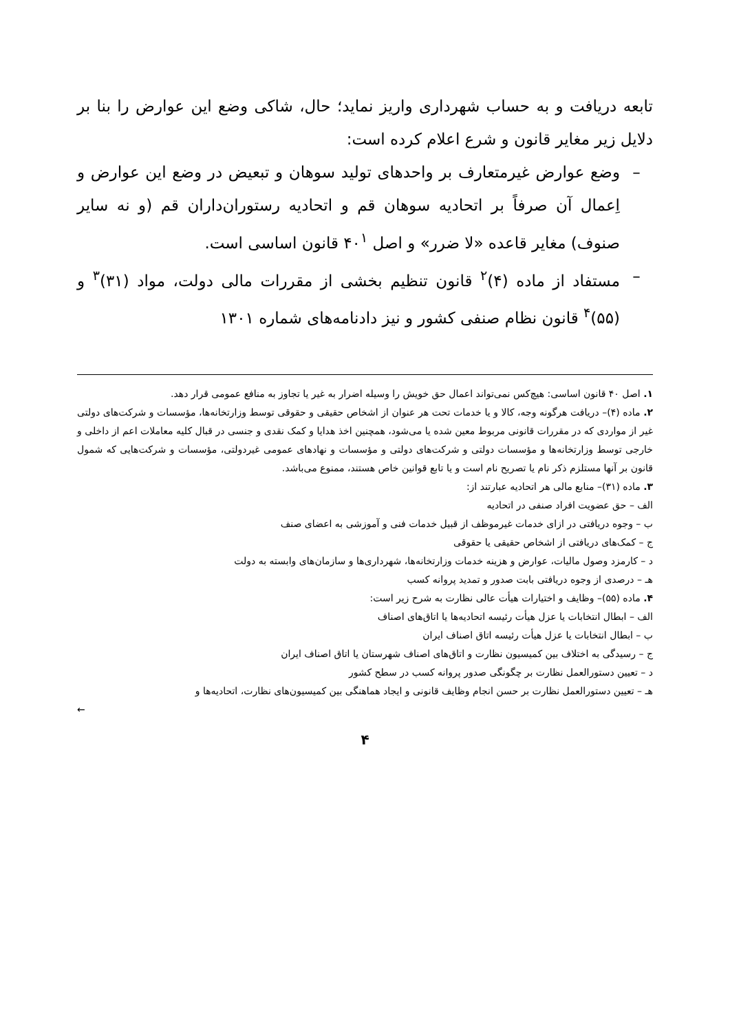تابعه دریافت و به حساب شهرداری واریز نماید؛ حال، شاکی وضع این عوارض را بنا بر دلایل زیر مغایر قانون و شرع اعلام کرده است:
– وضع عوارض غیرمتعارف بر واحدهای تولید سوهان و تبعیض در وضع این عوارض و اِعمال آن صرفاً بر اتحادیه سوهان قم و اتحادیه رستوران‌داران قم (و نه سایر صنوف) مغایر قاعده «لا ضرر» و اصل ۴۰<sup>۱</sup> قانون اساسی است.
– مستفاد از ماده (۴)<sup>۲</sup> قانون تنظیم بخشی از مقررات مالی دولت، مواد (۳۱)<sup>۳</sup> و (۵۵)<sup>۴</sup> قانون نظام صنفی کشور و نیز دادنامه‌های شماره ۱۳۰۱
۱. اصل ۴۰ قانون اساسی: هیچ‌کس نمی‌تواند اعمال حق خویش را وسیله اضرار به غیر یا تجاوز به منافع عمومی قرار دهد.
۲. ماده (۴)– دریافت هرگونه وجه، کالا و یا خدمات تحت هر عنوان از اشخاص حقیقی و حقوقی توسط وزارتخانه‌ها، مؤسسات و شرکت‌های دولتی غیر از مواردی که در مقررات قانونی مربوط معین شده یا می‌شود، همچنین اخذ هدایا و کمک نقدی و جنسی در قبال کلیه معاملات اعم از داخلی و خارجی توسط وزارتخانه‌ها و مؤسسات دولتی و شرکت‌های دولتی و مؤسسات و نهادهای عمومی غیردولتی، مؤسسات و شرکت‌هایی که شمول قانون بر آنها مستلزم ذکر نام یا تصریح نام است و یا تابع قوانین خاص هستند، ممنوع می‌باشد.
۳. ماده (۳۱)– منابع مالی هر اتحادیه عبارتند از:
الف – حق عضویت افراد صنفی در اتحادیه
ب – وجوه دریافتی در ازای خدمات غیرموظف از قبیل خدمات فنی و آموزشی به اعضای صنف
ج – کمک‌های دریافتی از اشخاص حقیقی یا حقوقی
د – کارمزد وصول مالیات، عوارض و هزینه خدمات وزارتخانه‌ها، شهرداری‌ها و سازمان‌های وابسته به دولت
هـ – درصدی از وجوه دریافتی بابت صدور و تمدید پروانه کسب
۴. ماده (۵۵)– وظایف و اختیارات هیأت عالی نظارت به شرح زیر است:
الف – ابطال انتخابات یا عزل هیأت رئیسه اتحادیه‌ها یا اتاق‌های اصناف
ب – ابطال انتخابات یا عزل هیأت رئیسه اتاق اصناف ایران
ج – رسیدگی به اختلاف بین کمیسیون نظارت و اتاق‌های اصناف شهرستان یا اتاق اصناف ایران
د – تعیین دستورالعمل نظارت بر چگونگی صدور پروانه کسب در سطح کشور
هـ – تعیین دستورالعمل نظارت بر حسن انجام وظایف قانونی و ایجاد هماهنگی بین کمیسیون‌های نظارت، اتحادیه‌ها و
←
۴